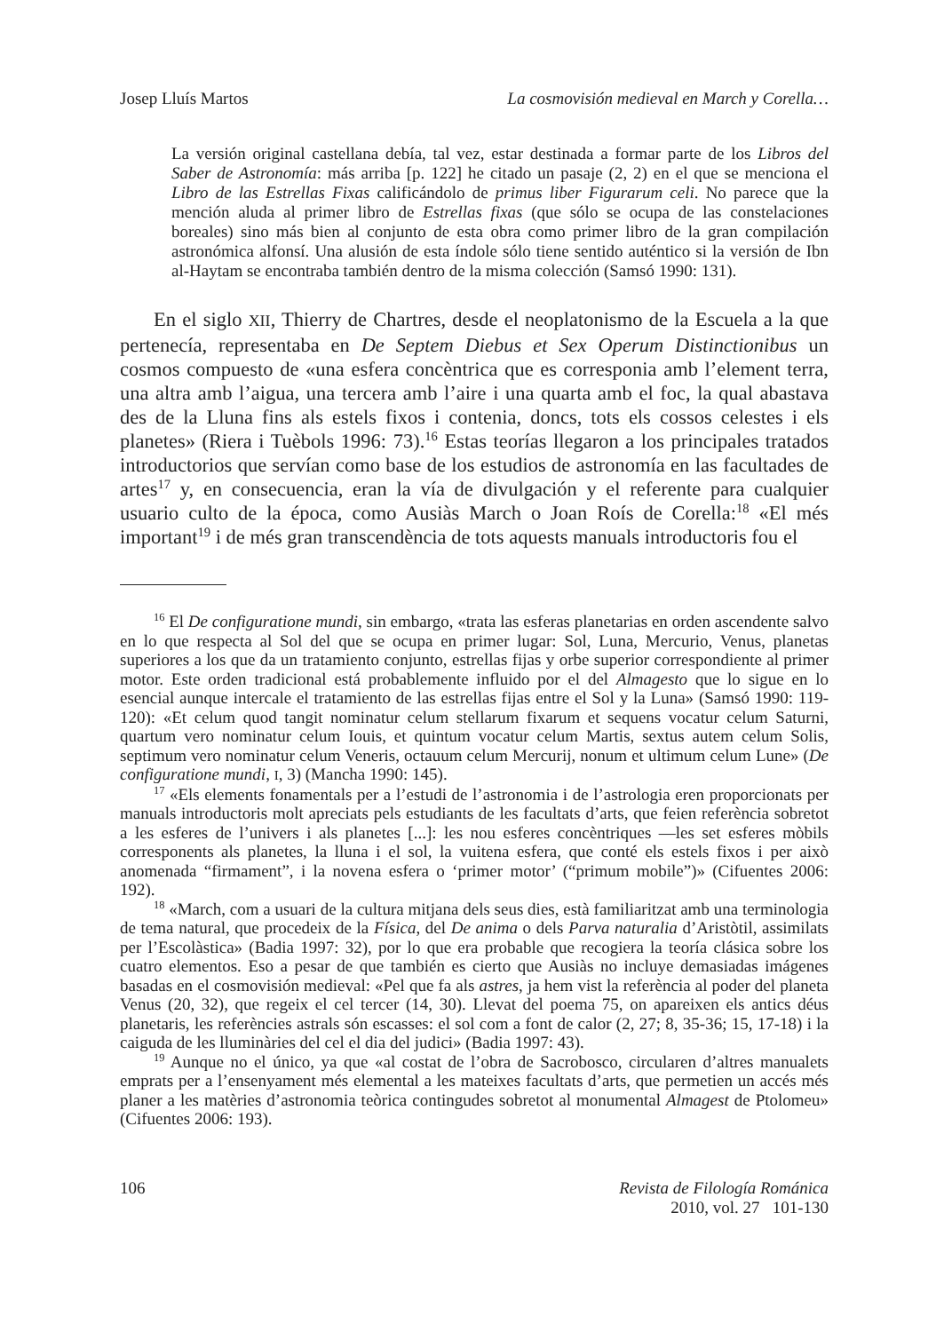Josep Lluís Martos La cosmovisión medieval en March y Corella…
La versión original castellana debía, tal vez, estar destinada a formar parte de los Libros del Saber de Astronomía: más arriba [p. 122] he citado un pasaje (2, 2) en el que se menciona el Libro de las Estrellas Fixas calificándolo de primus liber Figurarum celi. No parece que la mención aluda al primer libro de Estrellas fixas (que sólo se ocupa de las constelaciones boreales) sino más bien al conjunto de esta obra como primer libro de la gran compilación astronómica alfonsí. Una alusión de esta índole sólo tiene sentido auténtico si la versión de Ibn al-Haytam se encontraba también dentro de la misma colección (Samsó 1990: 131).
En el siglo XII, Thierry de Chartres, desde el neoplatonismo de la Escuela a la que pertenecía, representaba en De Septem Diebus et Sex Operum Distinctionibus un cosmos compuesto de «una esfera concèntrica que es corresponia amb l’element terra, una altra amb l’aigua, una tercera amb l’aire i una quarta amb el foc, la qual abastava des de la Lluna fins als estels fixos i contenia, doncs, tots els cossos celestes i els planetes» (Riera i Tuèbols 1996: 73).<sup>16</sup> Estas teorías llegaron a los principales tratados introductorios que servían como base de los estudios de astronomía en las facultades de artes<sup>17</sup> y, en consecuencia, eran la vía de divulgación y el referente para cualquier usuario culto de la época, como Ausiàs March o Joan Roís de Corella:<sup>18</sup> «El més important<sup>19</sup> i de més gran transcendència de tots aquests manuals introductoris fou el
<sup>16</sup> El De configuratione mundi, sin embargo, «trata las esferas planetarias en orden ascendente salvo en lo que respecta al Sol del que se ocupa en primer lugar: Sol, Luna, Mercurio, Venus, planetas superiores a los que da un tratamiento conjunto, estrellas fijas y orbe superior correspondiente al primer motor. Este orden tradicional está probablemente influido por el del Almagesto que lo sigue en lo esencial aunque intercale el tratamiento de las estrellas fijas entre el Sol y la Luna» (Samsó 1990: 119-120): «Et celum quod tangit nominatur celum stellarum fixarum et sequens vocatur celum Saturni, quartum vero nominatur celum Iouis, et quintum vocatur celum Martis, sextus autem celum Solis, septimum vero nominatur celum Veneris, octauum celum Mercurij, nonum et ultimum celum Lune» (De configuratione mundi, I, 3) (Mancha 1990: 145).
<sup>17</sup> «Els elements fonamentals per a l’estudi de l’astronomia i de l’astrologia eren proporcionats per manuals introductoris molt apreciats pels estudiants de les facultats d’arts, que feien referència sobretot a les esferes de l’univers i als planetes [...]: les nou esferes concèntriques —les set esferes mòbils corresponents als planetes, la lluna i el sol, la vuitena esfera, que conté els estels fixos i per això anomenada “firmament”, i la novena esfera o ‘primer motor’ (“primum mobile”)» (Cifuentes 2006: 192).
<sup>18</sup> «March, com a usuari de la cultura mitjana dels seus dies, està familiaritzat amb una terminologia de tema natural, que procedeix de la Física, del De anima o dels Parva naturalia d’Aristòtil, assimilats per l’Escolàstica» (Badia 1997: 32), por lo que era probable que recogiera la teoría clásica sobre los cuatro elementos. Eso a pesar de que también es cierto que Ausiàs no incluye demasiadas imágenes basadas en el cosmovisión medieval: «Pel que fa als astres, ja hem vist la referència al poder del planeta Venus (20, 32), que regeix el cel tercer (14, 30). Llevat del poema 75, on apareixen els antics déus planetaris, les referències astrals són escasses: el sol com a font de calor (2, 27; 8, 35-36; 15, 17-18) i la caiguda de les lluminàries del cel el dia del judici» (Badia 1997: 43).
<sup>19</sup> Aunque no el único, ya que «al costat de l’obra de Sacrobosco, circularen d’altres manualets emprats per a l’ensenyament més elemental a les mateixes facultats d’arts, que permetien un accés més planer a les matèries d’astronomia teòrica contingudes sobretot al monumental Almagest de Ptolomeu» (Cifuentes 2006: 193).
106 Revista de Filología Románica
2010, vol. 27 101-130